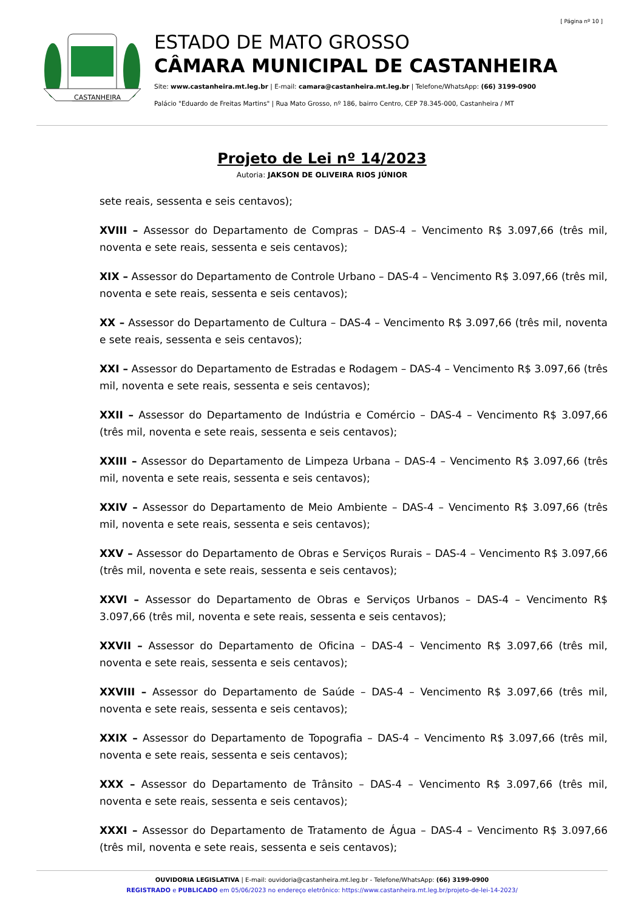[ Página nº 10 ]
CASTANHEIRA
ESTADO DE MATO GROSSO
CÂMARA MUNICIPAL DE CASTANHEIRA
Site: www.castanheira.mt.leg.br | E-mail: camara@castanheira.mt.leg.br | Telefone/WhatsApp: (66) 3199-0900
Palácio "Eduardo de Freitas Martins" | Rua Mato Grosso, nº 186, bairro Centro, CEP 78.345-000, Castanheira / MT
Projeto de Lei nº 14/2023
Autoria: JAKSON DE OLIVEIRA RIOS JÚNIOR
sete reais, sessenta e seis centavos);
XVIII – Assessor do Departamento de Compras – DAS-4 – Vencimento R$ 3.097,66 (três mil, noventa e sete reais, sessenta e seis centavos);
XIX – Assessor do Departamento de Controle Urbano – DAS-4 – Vencimento R$ 3.097,66 (três mil, noventa e sete reais, sessenta e seis centavos);
XX – Assessor do Departamento de Cultura – DAS-4 – Vencimento R$ 3.097,66 (três mil, noventa e sete reais, sessenta e seis centavos);
XXI – Assessor do Departamento de Estradas e Rodagem – DAS-4 – Vencimento R$ 3.097,66 (três mil, noventa e sete reais, sessenta e seis centavos);
XXII – Assessor do Departamento de Indústria e Comércio – DAS-4 – Vencimento R$ 3.097,66 (três mil, noventa e sete reais, sessenta e seis centavos);
XXIII – Assessor do Departamento de Limpeza Urbana – DAS-4 – Vencimento R$ 3.097,66 (três mil, noventa e sete reais, sessenta e seis centavos);
XXIV – Assessor do Departamento de Meio Ambiente – DAS-4 – Vencimento R$ 3.097,66 (três mil, noventa e sete reais, sessenta e seis centavos);
XXV – Assessor do Departamento de Obras e Serviços Rurais – DAS-4 – Vencimento R$ 3.097,66 (três mil, noventa e sete reais, sessenta e seis centavos);
XXVI – Assessor do Departamento de Obras e Serviços Urbanos – DAS-4 – Vencimento R$ 3.097,66 (três mil, noventa e sete reais, sessenta e seis centavos);
XXVII – Assessor do Departamento de Oficina – DAS-4 – Vencimento R$ 3.097,66 (três mil, noventa e sete reais, sessenta e seis centavos);
XXVIII – Assessor do Departamento de Saúde – DAS-4 – Vencimento R$ 3.097,66 (três mil, noventa e sete reais, sessenta e seis centavos);
XXIX – Assessor do Departamento de Topografia – DAS-4 – Vencimento R$ 3.097,66 (três mil, noventa e sete reais, sessenta e seis centavos);
XXX – Assessor do Departamento de Trânsito – DAS-4 – Vencimento R$ 3.097,66 (três mil, noventa e sete reais, sessenta e seis centavos);
XXXI – Assessor do Departamento de Tratamento de Água – DAS-4 – Vencimento R$ 3.097,66 (três mil, noventa e sete reais, sessenta e seis centavos);
OUVIDORIA LEGISLATIVA | E-mail: ouvidoria@castanheira.mt.leg.br - Telefone/WhatsApp: (66) 3199-0900
REGISTRADO e PUBLICADO em 05/06/2023 no endereço eletrônico: https://www.castanheira.mt.leg.br/projeto-de-lei-14-2023/